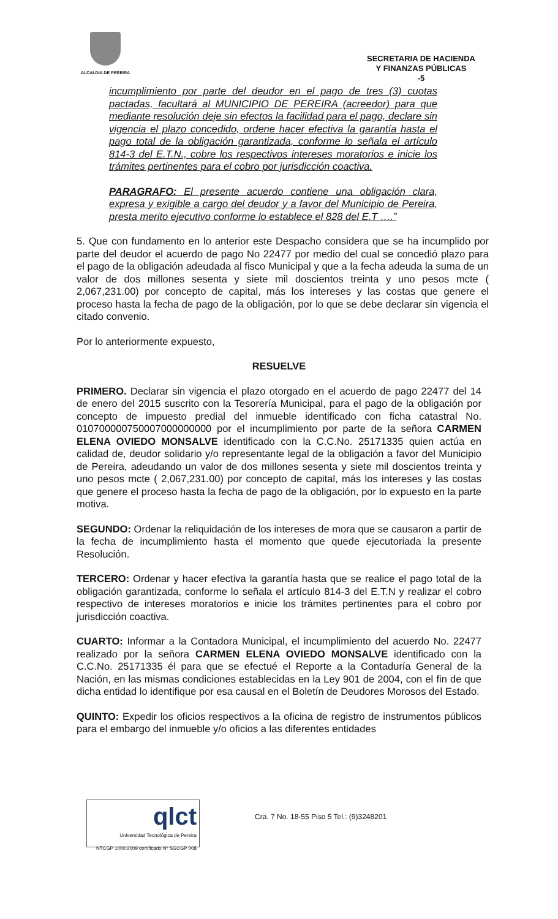ALCALDIA DE PEREIRA
SECRETARIA DE HACIENDA
Y FINANZAS PÚBLICAS
-5
incumplimiento por parte del deudor en el pago de tres (3) cuotas pactadas, facultará al MUNICIPIO DE PEREIRA (acreedor) para que mediante resolución deje sin efectos la facilidad para el pago, declare sin vigencia el plazo concedido, ordene hacer efectiva la garantía hasta el pago total de la obligación garantizada, conforme lo señala el artículo 814-3 del E.T.N., cobre los respectivos intereses moratorios e inicie los trámites pertinentes para el cobro por jurisdicción coactiva.
PARAGRAFO: El presente acuerdo contiene una obligación clara, expresa y exigible a cargo del deudor y a favor del Municipio de Pereira, presta merito ejecutivo conforme lo establece el 828 del E.T ….”
5. Que con fundamento en lo anterior este Despacho considera que se ha incumplido por parte del deudor el acuerdo de pago No 22477 por medio del cual se concedió plazo para el pago de la obligación adeudada al fisco Municipal y que a la fecha adeuda la suma de un valor de dos millones sesenta y siete mil doscientos treinta y uno pesos mcte ( 2,067,231.00) por concepto de capital, más los intereses y las costas que genere el proceso hasta la fecha de pago de la obligación, por lo que se debe declarar sin vigencia el citado convenio.
Por lo anteriormente expuesto,
RESUELVE
PRIMERO. Declarar sin vigencia el plazo otorgado en el acuerdo de pago 22477 del 14 de enero del 2015 suscrito con la Tesorería Municipal, para el pago de la obligación por concepto de impuesto predial del inmueble identificado con ficha catastral No. 010700000750007000000000 por el incumplimiento por parte de la señora CARMEN ELENA OVIEDO MONSALVE identificado con la C.C.No. 25171335 quien actúa en calidad de, deudor solidario y/o representante legal de la obligación a favor del Municipio de Pereira, adeudando un valor de dos millones sesenta y siete mil doscientos treinta y uno pesos mcte ( 2,067,231.00) por concepto de capital, más los intereses y las costas que genere el proceso hasta la fecha de pago de la obligación, por lo expuesto en la parte motiva.
SEGUNDO: Ordenar la reliquidación de los intereses de mora que se causaron a partir de la fecha de incumplimiento hasta el momento que quede ejecutoriada la presente Resolución.
TERCERO: Ordenar y hacer efectiva la garantía hasta que se realice el pago total de la obligación garantizada, conforme lo señala el artículo 814-3 del E.T.N y realizar el cobro respectivo de intereses moratorios e inicie los trámites pertinentes para el cobro por jurisdicción coactiva.
CUARTO: Informar a la Contadora Municipal, el incumplimiento del acuerdo No. 22477 realizado por la señora CARMEN ELENA OVIEDO MONSALVE identificado con la C.C.No. 25171335 él para que se efectué el Reporte a la Contaduría General de la Nación, en las mismas condiciones establecidas en la Ley 901 de 2004, con el fin de que dicha entidad lo identifique por esa causal en el Boletín de Deudores Morosos del Estado.
QUINTO: Expedir los oficios respectivos a la oficina de registro de instrumentos públicos para el embargo del inmueble y/o oficios a las diferentes entidades
qlct
Universidad Tecnológica de Pereira
NTCGP 1000:2009 certificado Nº SGCGP 008
Cra. 7 No. 18-55 Piso 5 Tel.: (9)3248201